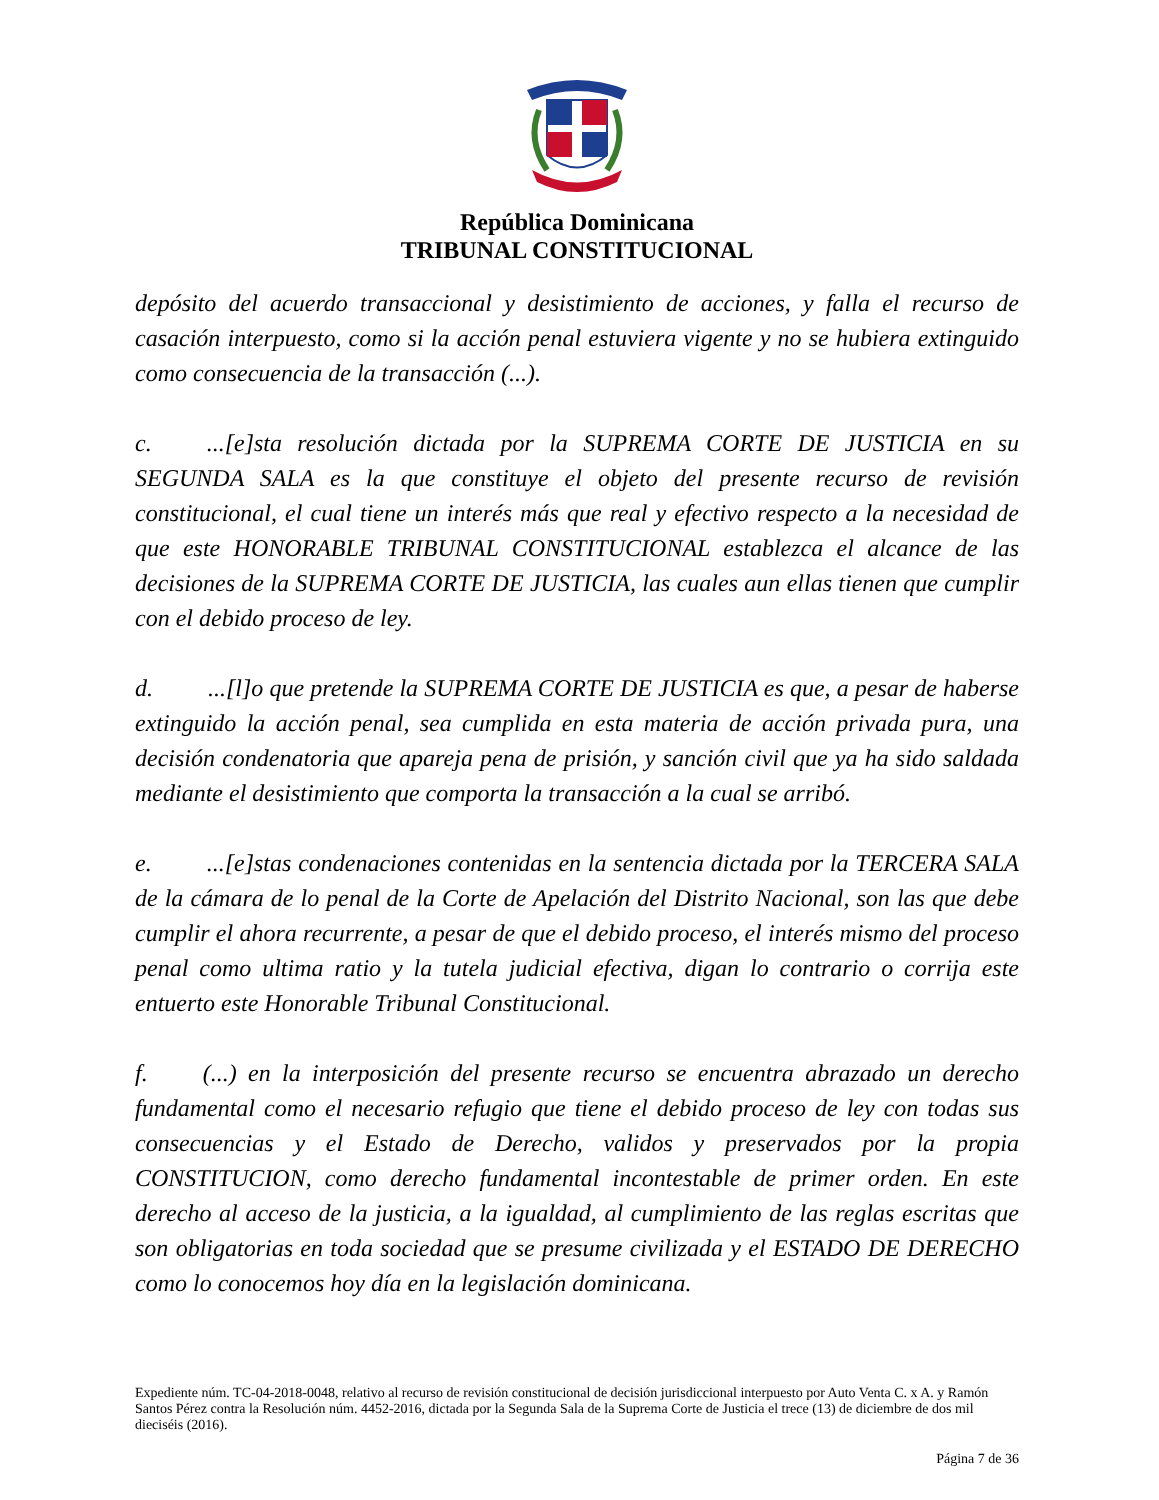República Dominicana
TRIBUNAL CONSTITUCIONAL
depósito del acuerdo transaccional y desistimiento de acciones, y falla el recurso de casación interpuesto, como si la acción penal estuviera vigente y no se hubiera extinguido como consecuencia de la transacción (...).
c. ...[e]sta resolución dictada por la SUPREMA CORTE DE JUSTICIA en su SEGUNDA SALA es la que constituye el objeto del presente recurso de revisión constitucional, el cual tiene un interés más que real y efectivo respecto a la necesidad de que este HONORABLE TRIBUNAL CONSTITUCIONAL establezca el alcance de las decisiones de la SUPREMA CORTE DE JUSTICIA, las cuales aun ellas tienen que cumplir con el debido proceso de ley.
d. ...[l]o que pretende la SUPREMA CORTE DE JUSTICIA es que, a pesar de haberse extinguido la acción penal, sea cumplida en esta materia de acción privada pura, una decisión condenatoria que apareja pena de prisión, y sanción civil que ya ha sido saldada mediante el desistimiento que comporta la transacción a la cual se arribó.
e. ...[e]stas condenaciones contenidas en la sentencia dictada por la TERCERA SALA de la cámara de lo penal de la Corte de Apelación del Distrito Nacional, son las que debe cumplir el ahora recurrente, a pesar de que el debido proceso, el interés mismo del proceso penal como ultima ratio y la tutela judicial efectiva, digan lo contrario o corrija este entuerto este Honorable Tribunal Constitucional.
f. (...) en la interposición del presente recurso se encuentra abrazado un derecho fundamental como el necesario refugio que tiene el debido proceso de ley con todas sus consecuencias y el Estado de Derecho, validos y preservados por la propia CONSTITUCION, como derecho fundamental incontestable de primer orden. En este derecho al acceso de la justicia, a la igualdad, al cumplimiento de las reglas escritas que son obligatorias en toda sociedad que se presume civilizada y el ESTADO DE DERECHO como lo conocemos hoy día en la legislación dominicana.
Expediente núm. TC-04-2018-0048, relativo al recurso de revisión constitucional de decisión jurisdiccional interpuesto por Auto Venta C. x A. y Ramón Santos Pérez contra la Resolución núm. 4452-2016, dictada por la Segunda Sala de la Suprema Corte de Justicia el trece (13) de diciembre de dos mil dieciséis (2016).
Página 7 de 36